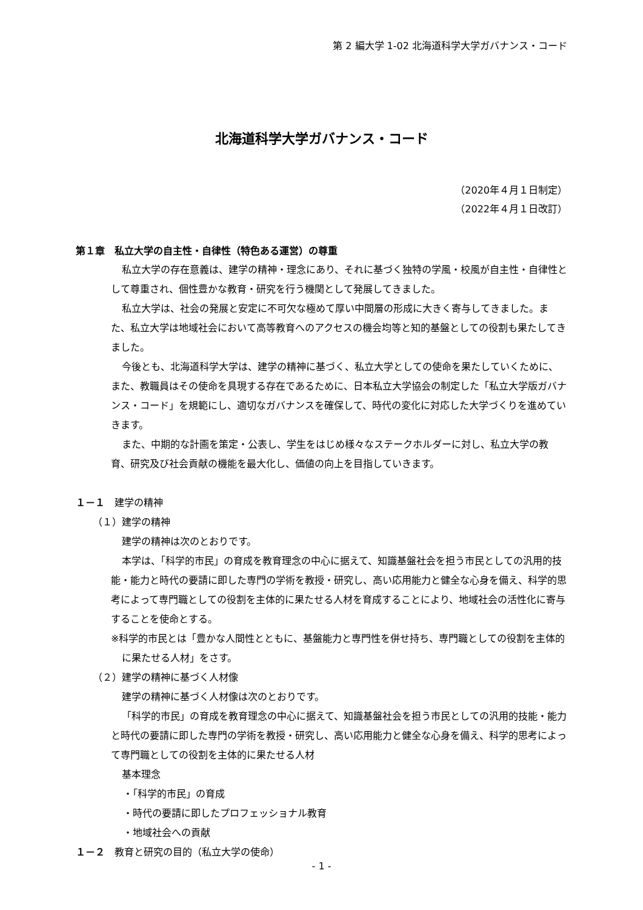第 2 編大学 1-02 北海道科学大学ガバナンス・コード
北海道科学大学ガバナンス・コード
（2020年４月１日制定）
（2022年４月１日改訂）
第１章　私立大学の自主性・自律性（特色ある運営）の尊重
私立大学の存在意義は、建学の精神・理念にあり、それに基づく独特の学風・校風が自主性・自律性として尊重され、個性豊かな教育・研究を行う機関として発展してきました。
私立大学は、社会の発展と安定に不可欠な極めて厚い中間層の形成に大きく寄与してきました。また、私立大学は地域社会において高等教育へのアクセスの機会均等と知的基盤としての役割も果たしてきました。
今後とも、北海道科学大学は、建学の精神に基づく、私立大学としての使命を果たしていくために、また、教職員はその使命を具現する存在であるために、日本私立大学協会の制定した「私立大学版ガバナンス・コード」を規範にし、適切なガバナンスを確保して、時代の変化に対応した大学づくりを進めていきます。
また、中期的な計画を策定・公表し、学生をはじめ様々なステークホルダーに対し、私立大学の教育、研究及び社会貢献の機能を最大化し、価値の向上を目指していきます。
１－１　建学の精神
（１）建学の精神
建学の精神は次のとおりです。
本学は、「科学的市民」の育成を教育理念の中心に据えて、知識基盤社会を担う市民としての汎用的技能・能力と時代の要請に即した専門の学術を教授・研究し、高い応用能力と健全な心身を備え、科学的思考によって専門職としての役割を主体的に果たせる人材を育成することにより、地域社会の活性化に寄与することを使命とする。
※科学的市民とは「豊かな人間性とともに、基盤能力と専門性を併せ持ち、専門職としての役割を主体的に果たせる人材」をさす。
（２）建学の精神に基づく人材像
建学の精神に基づく人材像は次のとおりです。
「科学的市民」の育成を教育理念の中心に据えて、知識基盤社会を担う市民としての汎用的技能・能力と時代の要請に即した専門の学術を教授・研究し、高い応用能力と健全な心身を備え、科学的思考によって専門職としての役割を主体的に果たせる人材
基本理念
・「科学的市民」の育成
・時代の要請に即したプロフェッショナル教育
・地域社会への貢献
１－２　教育と研究の目的（私立大学の使命）
- 1 -